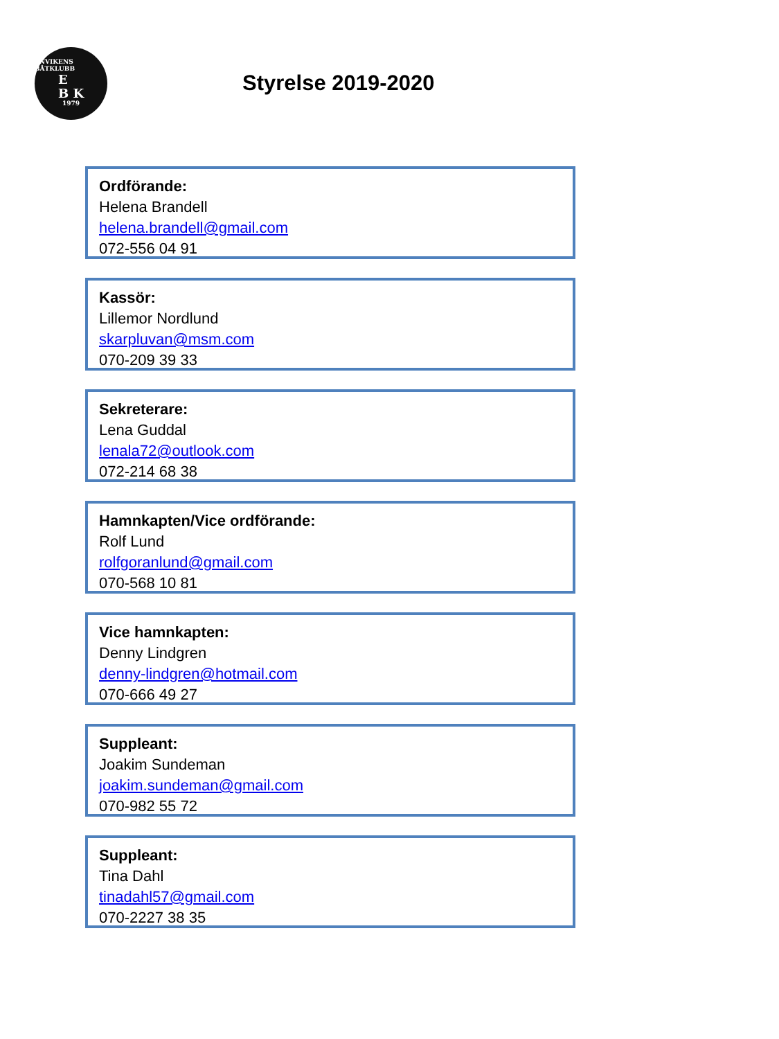ENVIKENS BÅTKLUBB
E
B K
1979
Styrelse 2019-2020
Ordförande:
Helena Brandell
helena.brandell@gmail.com
072-556 04 91
Kassör:
Lillemor Nordlund
skarpluvan@msm.com
070-209 39 33
Sekreterare:
Lena Guddal
lenala72@outlook.com
072-214 68 38
Hamnkapten/Vice ordförande:
Rolf Lund
rolfgoranlund@gmail.com
070-568 10 81
Vice hamnkapten:
Denny Lindgren
denny-lindgren@hotmail.com
070-666 49 27
Suppleant:
Joakim Sundeman
joakim.sundeman@gmail.com
070-982 55 72
Suppleant:
Tina Dahl
tinadahl57@gmail.com
070-2227 38 35